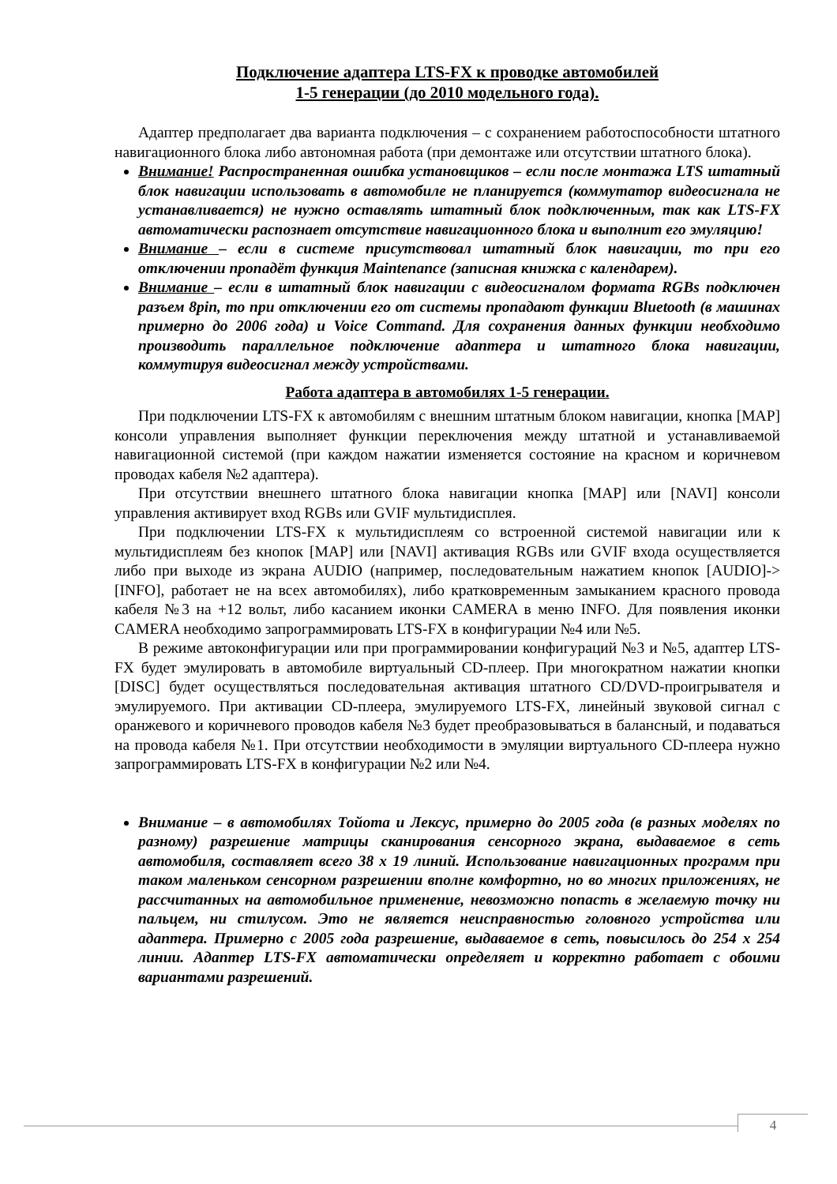Подключение адаптера LTS-FX к проводке автомобилей
1-5 генерации (до 2010 модельного года).
Адаптер предполагает два варианта подключения – с сохранением работоспособности штатного навигационного блока либо автономная работа (при демонтаже или отсутствии штатного блока).
Внимание! Распространенная ошибка установщиков – если после монтажа LTS штатный блок навигации использовать в автомобиле не планируется (коммутатор видеосигнала не устанавливается) не нужно оставлять штатный блок подключенным, так как LTS-FX автоматически распознает отсутствие навигационного блока и выполнит его эмуляцию!
Внимание – если в системе присутствовал штатный блок навигации, то при его отключении пропадёт функция Maintenance (записная книжка с календарем).
Внимание – если в штатный блок навигации с видеосигналом формата RGBs подключен разъем 8pin, то при отключении его от системы пропадают функции Bluetooth (в машинах примерно до 2006 года) и Voice Command. Для сохранения данных функции необходимо производить параллельное подключение адаптера и штатного блока навигации, коммутируя видеосигнал между устройствами.
Работа адаптера в автомобилях 1-5 генерации.
При подключении LTS-FX к автомобилям с внешним штатным блоком навигации, кнопка [MAP] консоли управления выполняет функции переключения между штатной и устанавливаемой навигационной системой (при каждом нажатии изменяется состояние на красном и коричневом проводах кабеля №2 адаптера).
При отсутствии внешнего штатного блока навигации кнопка [MAP] или [NAVI] консоли управления активирует вход RGBs или GVIF мультидисплея.
При подключении LTS-FX к мультидисплеям со встроенной системой навигации или к мультидисплеям без кнопок [MAP] или [NAVI] активация RGBs или GVIF входа осуществляется либо при выходе из экрана AUDIO (например, последовательным нажатием кнопок [AUDIO]->[INFO], работает не на всех автомобилях), либо кратковременным замыканием красного провода кабеля №3 на +12 вольт, либо касанием иконки CAMERA в меню INFO. Для появления иконки CAMERA необходимо запрограммировать LTS-FX в конфигурации №4 или №5.
В режиме автоконфигурации или при программировании конфигураций №3 и №5, адаптер LTS-FX будет эмулировать в автомобиле виртуальный CD-плеер. При многократном нажатии кнопки [DISC] будет осуществляться последовательная активация штатного CD/DVD-проигрывателя и эмулируемого. При активации CD-плеера, эмулируемого LTS-FX, линейный звуковой сигнал с оранжевого и коричневого проводов кабеля №3 будет преобразовываться в балансный, и подаваться на провода кабеля №1. При отсутствии необходимости в эмуляции виртуального CD-плеера нужно запрограммировать LTS-FX в конфигурации №2 или №4.
Внимание – в автомобилях Тойота и Лексус, примерно до 2005 года (в разных моделях по разному) разрешение матрицы сканирования сенсорного экрана, выдаваемое в сеть автомобиля, составляет всего 38 х 19 линий. Использование навигационных программ при таком маленьком сенсорном разрешении вполне комфортно, но во многих приложениях, не рассчитанных на автомобильное применение, невозможно попасть в желаемую точку ни пальцем, ни стилусом. Это не является неисправностью головного устройства или адаптера. Примерно с 2005 года разрешение, выдаваемое в сеть, повысилось до 254 х 254 линии. Адаптер LTS-FX автоматически определяет и корректно работает с обоими вариантами разрешений.
4